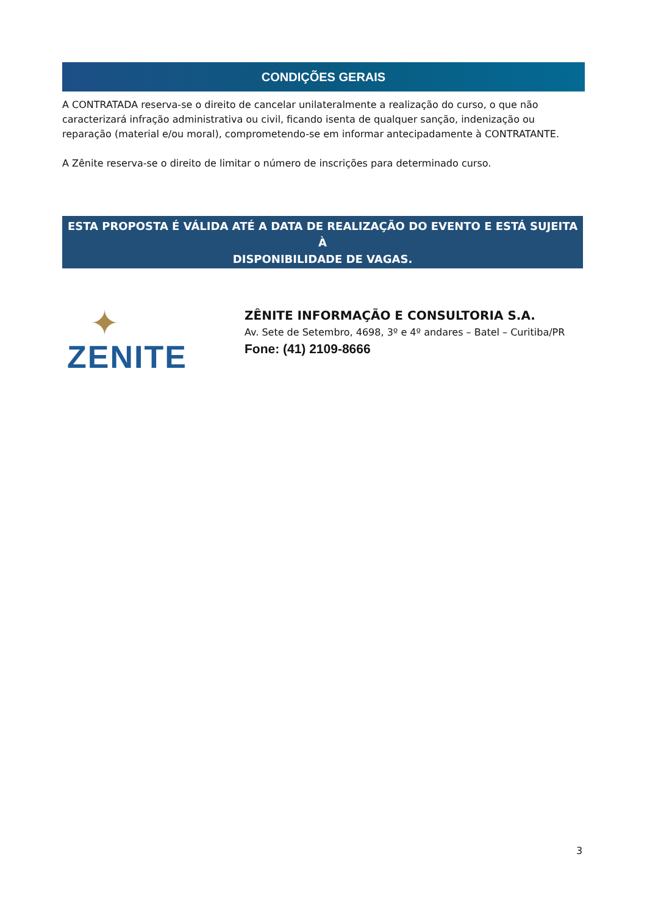CONDIÇÕES GERAIS
A CONTRATADA reserva-se o direito de cancelar unilateralmente a realização do curso, o que não caracterizará infração administrativa ou civil, ficando isenta de qualquer sanção, indenização ou reparação (material e/ou moral), comprometendo-se em informar antecipadamente à CONTRATANTE.
A Zênite reserva-se o direito de limitar o número de inscrições para determinado curso.
ESTA PROPOSTA É VÁLIDA ATÉ A DATA DE REALIZAÇÃO DO EVENTO E ESTÁ SUJEITA À
DISPONIBILIDADE DE VAGAS.
✦
ZENITE
ZÊNITE INFORMAÇÃO E CONSULTORIA S.A.
Av. Sete de Setembro, 4698, 3º e 4º andares – Batel – Curitiba/PR
Fone: (41) 2109-8666
3